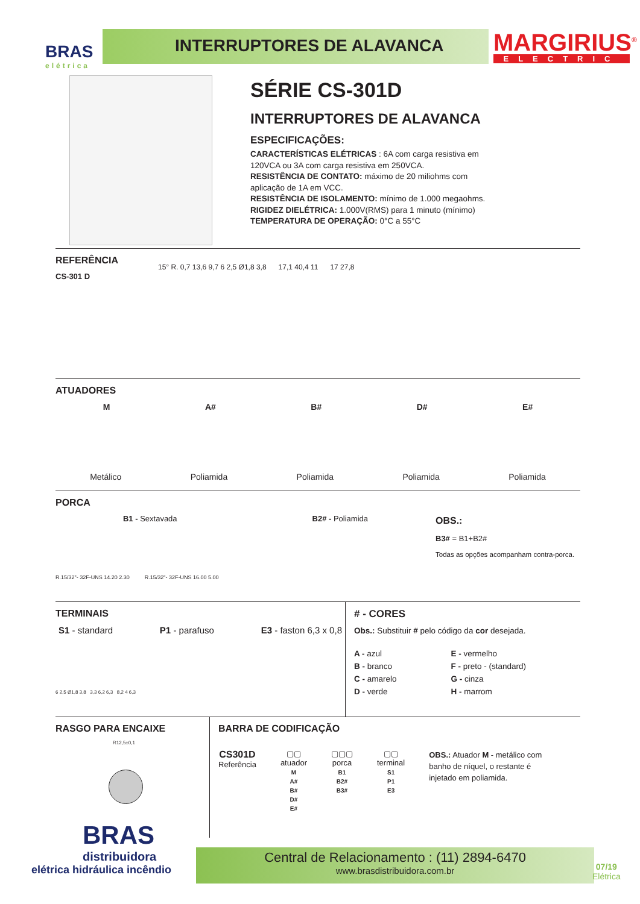BRAS
elétrica
INTERRUPTORES DE ALAVANCA MARGIRIUS<sup>®</sup>
ELECTRIC
SÉRIE CS-301D
INTERRUPTORES DE ALAVANCA
ESPECIFICAÇÕES:
CARACTERÍSTICAS ELÉTRICAS : 6A com carga resistiva em 120VCA ou 3A com carga resistiva em 250VCA.
RESISTÊNCIA DE CONTATO: máximo de 20 miliohms com aplicação de 1A em VCC.
RESISTÊNCIA DE ISOLAMENTO: mínimo de 1.000 megaohms.
RIGIDEZ DIELÉTRICA: 1.000V(RMS) para 1 minuto (mínimo)
TEMPERATURA DE OPERAÇÃO: 0°C a 55°C
REFERÊNCIA
CS-301 D
15° R. 0,7 13,6 9,7 6 2,5 Ø1,8 3,8 17,1 40,4 11 17 27,8
ATUADORES
M A# B# D# E#
Metálico Poliamida Poliamida Poliamida Poliamida
PORCA
B1 - Sextavada B2# - Poliamida
R.15/32"- 32F-UNS 14.20 2.30 R.15/32"- 32F-UNS 16.00 5.00
OBS.:
B3# = B1+B2#
Todas as opções acompanham contra-porca.
TERMINAIS
S1 - standard P1 - parafuso E3 - faston 6,3 x 0,8
6 2,5 Ø1,8 3,8 3,3 6,2 6,3 8,2 4 6,3
# - CORES
Obs.: Substituir # pelo código da cor desejada.
A - azul
B - branco
C - amarelo
D - verde
E - vermelho
F - preto - (standard)
G - cinza
H - marrom
RASGO PARA ENCAIXE
R12,5±0,1
BARRA DE CODIFICAÇÃO
CS301D
Referência
▢▢
atuador
M
A#
B#
D#
E#
▢▢▢
porca
B1
B2#
B3#
▢▢
terminal
S1
P1
E3
OBS.: Atuador M - metálico com banho de níquel, o restante é injetado em poliamida.
BRAS
distribuidora
elétrica hidráulica incêndio
Central de Relacionamento : (11) 2894-6470
www.brasdistribuidora.com.br
07/19
Elétrica